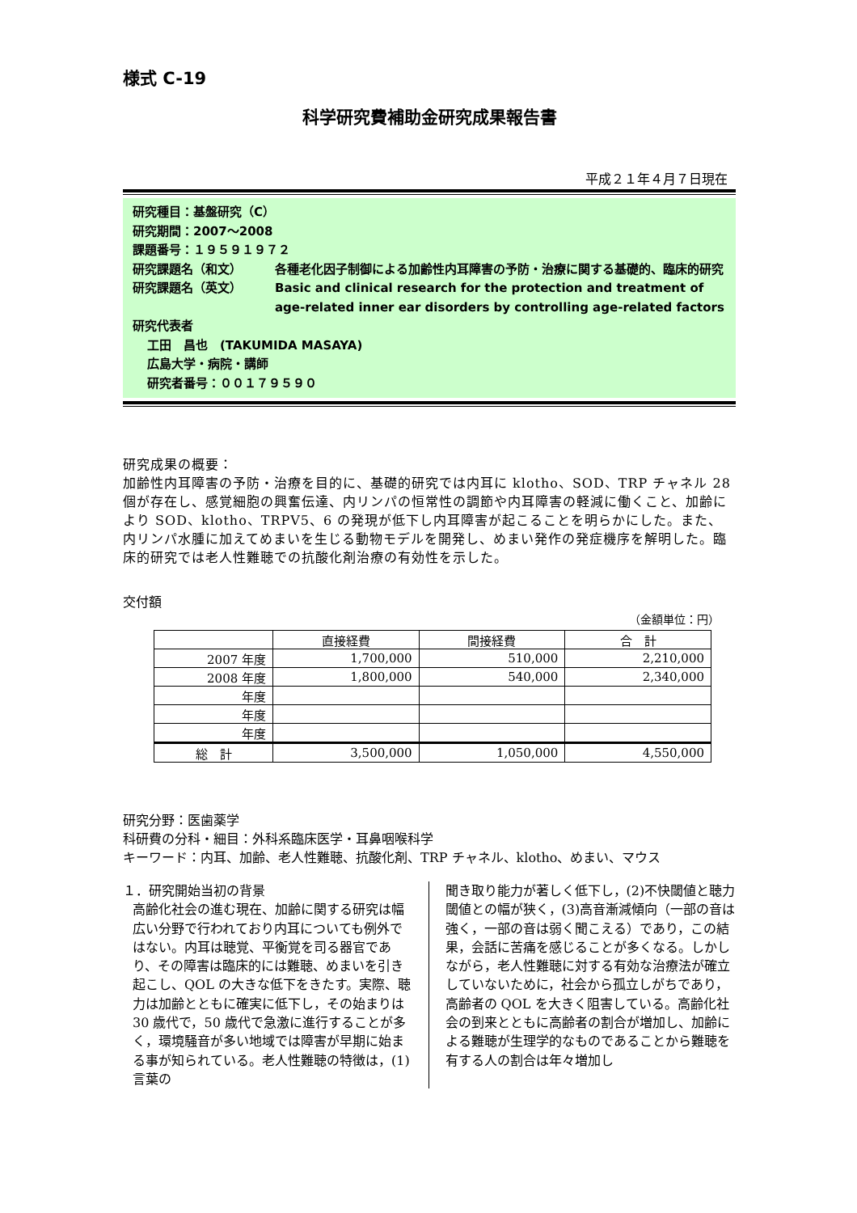様式 C-19
科学研究費補助金研究成果報告書
平成２１年４月７日現在
研究種目：基盤研究（C）
研究期間：2007～2008
課題番号：１９５９１９７２
研究課題名（和文） 各種老化因子制御による加齢性内耳障害の予防・治療に関する基礎的、臨床的研究
研究課題名（英文） Basic and clinical research for the protection and treatment of age-related inner ear disorders by controlling age-related factors
研究代表者
工田　昌也　(TAKUMIDA MASAYA)
広島大学・病院・講師
研究者番号：００１７９５９０
研究成果の概要：
加齢性内耳障害の予防・治療を目的に、基礎的研究では内耳に klotho、SOD、TRP チャネル 28 個が存在し、感覚細胞の興奮伝達、内リンパの恒常性の調節や内耳障害の軽減に働くこと、加齢により SOD、klotho、TRPV5、6 の発現が低下し内耳障害が起こることを明らかにした。また、内リンパ水腫に加えてめまいを生じる動物モデルを開発し、めまい発作の発症機序を解明した。臨床的研究では老人性難聴での抗酸化剤治療の有効性を示した。
交付額
（金額単位：円）
| | 直接経費 | 間接経費 | 合 計 |
| --- | --- | --- | --- |
| 2007 年度 | 1,700,000 | 510,000 | 2,210,000 |
| 2008 年度 | 1,800,000 | 540,000 | 2,340,000 |
| 年度 | | | |
| 年度 | | | |
| 年度 | | | |
| 総 計 | 3,500,000 | 1,050,000 | 4,550,000 |
研究分野：医歯薬学
科研費の分科・細目：外科系臨床医学・耳鼻咽喉科学
キーワード：内耳、加齢、老人性難聴、抗酸化剤、TRP チャネル、klotho、めまい、マウス
１．研究開始当初の背景
高齢化社会の進む現在、加齢に関する研究は幅広い分野で行われており内耳についても例外ではない。内耳は聴覚、平衡覚を司る器官であり、その障害は臨床的には難聴、めまいを引き起こし、QOL の大きな低下をきたす。実際、聴力は加齢とともに確実に低下し，その始まりは 30 歳代で，50 歳代で急激に進行することが多く，環境騒音が多い地域では障害が早期に始まる事が知られている。老人性難聴の特徴は，(1)言葉の
聞き取り能力が著しく低下し，(2)不快閾値と聴力閾値との幅が狭く，(3)高音漸減傾向（一部の音は強く，一部の音は弱く聞こえる）であり，この結果，会話に苦痛を感じることが多くなる。しかしながら，老人性難聴に対する有効な治療法が確立していないために，社会から孤立しがちであり，高齢者の QOL を大きく阻害している。高齢化社会の到来とともに高齢者の割合が増加し、加齢による難聴が生理学的なものであることから難聴を有する人の割合は年々増加し